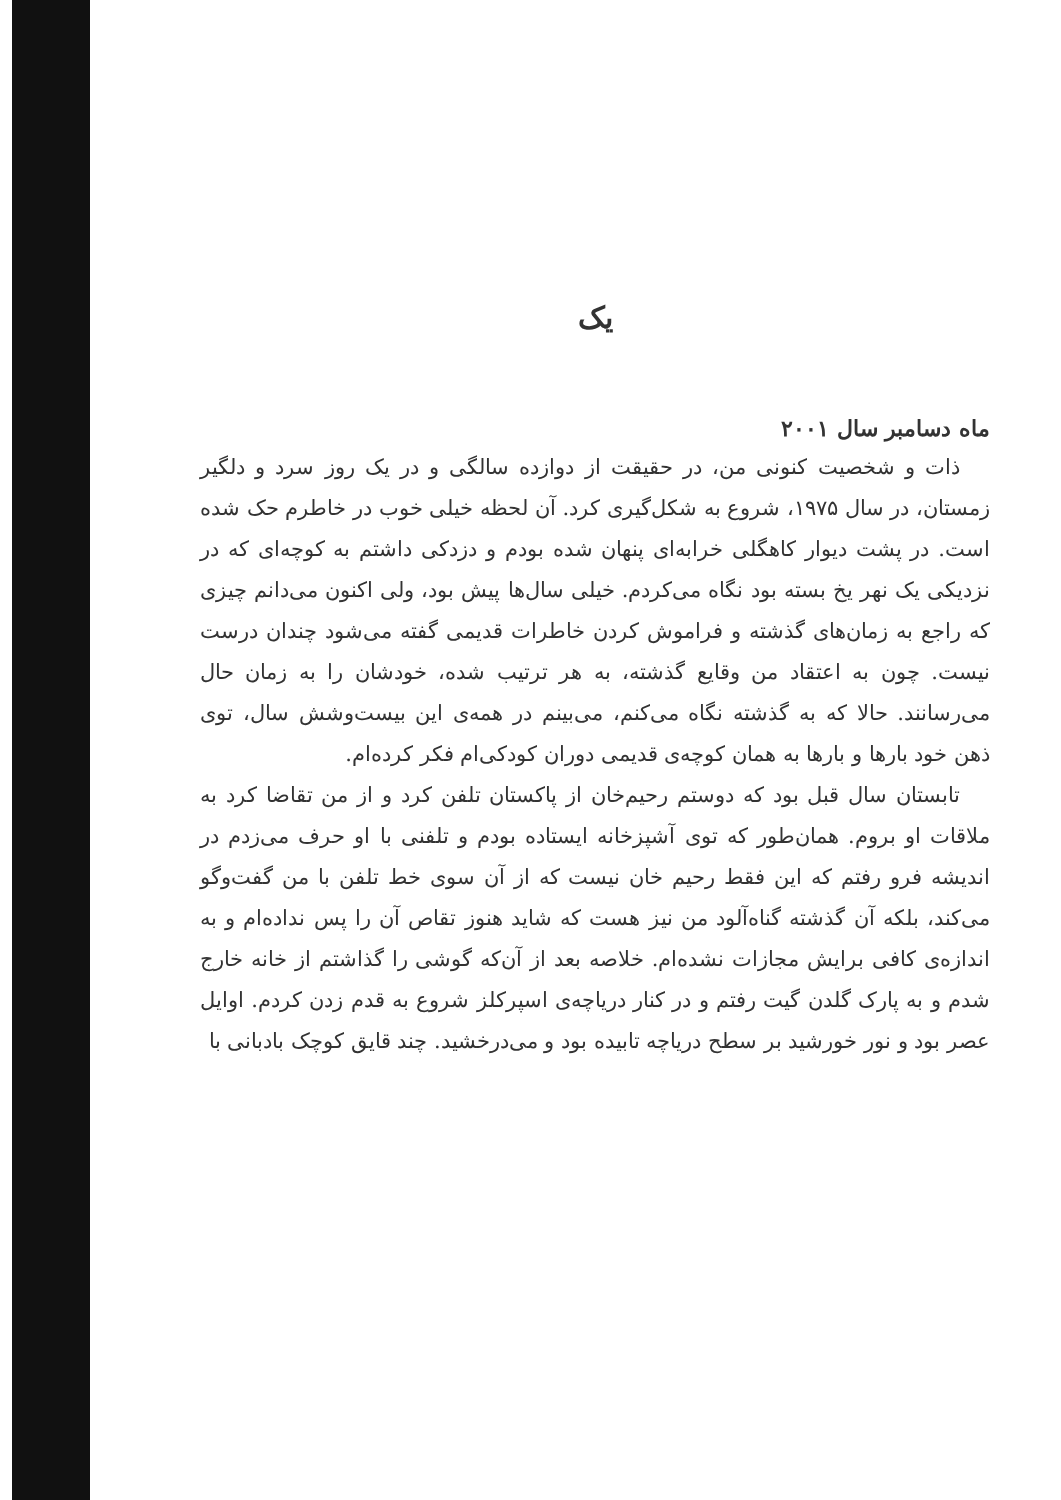یک
ماه دسامبر سال ۲۰۰۱
ذات و شخصیت کنونی من، در حقیقت از دوازده سالگی و در یک روز سرد و دلگیر زمستان، در سال ۱۹۷۵، شروع به شکل‌گیری کرد. آن لحظه خیلی خوب در خاطرم حک شده است. در پشت دیوار کاهگلی خرابه‌ای پنهان شده بودم و دزدکی داشتم به کوچه‌ای که در نزدیکی یک نهر یخ بسته بود نگاه می‌کردم. خیلی سال‌ها پیش بود، ولی اکنون می‌دانم چیزی که راجع به زمان‌های گذشته و فراموش کردن خاطرات قدیمی گفته می‌شود چندان درست نیست. چون به اعتقاد من وقایع گذشته، به هر ترتیب شده، خودشان را به زمان حال می‌رسانند. حالا که به گذشته نگاه می‌کنم، می‌بینم در همه‌ی این بیست‌وشش سال، توی ذهن خود بارها و بارها به همان کوچه‌ی قدیمی دوران کودکی‌ام فکر کرده‌ام.
تابستان سال قبل بود که دوستم رحیم‌خان از پاکستان تلفن کرد و از من تقاضا کرد به ملاقات او بروم. همان‌طور که توی آشپزخانه ایستاده بودم و تلفنی با او حرف می‌زدم در اندیشه فرو رفتم که این فقط رحیم خان نیست که از آن سوی خط تلفن با من گفت‌وگو می‌کند، بلکه آن گذشته گناه‌آلود من نیز هست که شاید هنوز تقاص آن را پس نداده‌ام و به اندازه‌ی کافی برایش مجازات نشده‌ام. خلاصه بعد از آن‌که گوشی را گذاشتم از خانه خارج شدم و به پارک گلدن گیت رفتم و در کنار دریاچه‌ی اسپرکلز شروع به قدم زدن کردم. اوایل عصر بود و نور خورشید بر سطح دریاچه تابیده بود و می‌درخشید. چند قایق کوچک بادبانی با